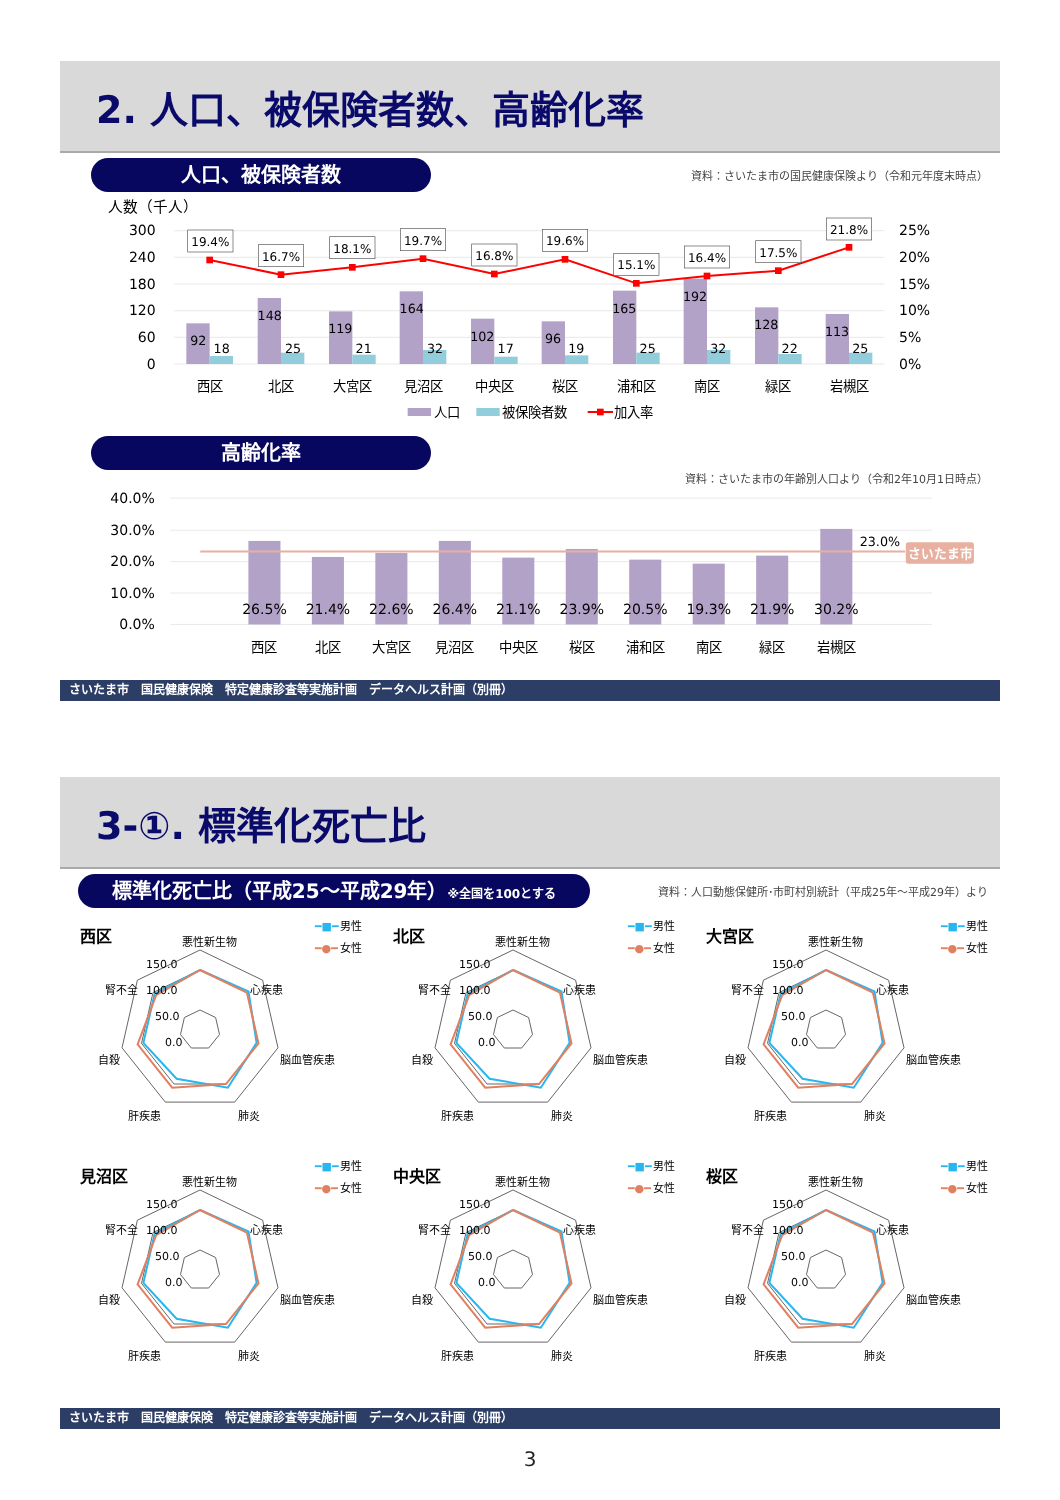2. 人口、被保険者数、高齢化率
人口、被保険者数
資料：さいたま市の国民健康保険より（令和元年度末時点）
人数（千人）
300
240
180
120
60
0
25%
20%
15%
10%
5%
0%
92
18
148
25
119
21
164
32
102
17
96
19
165
25
192
32
128
22
113
25
19.4%
16.7%
18.1%
19.7%
16.8%
19.6%
15.1%
16.4%
17.5%
21.8%
西区
北区
大宮区
見沼区
中央区
桜区
浦和区
南区
緑区
岩槻区
人口
被保険者数
加入率
高齢化率
資料：さいたま市の年齢別人口より（令和2年10月1日時点）
40.0%
30.0%
20.0%
10.0%
0.0%
23.0%
さいたま市
26.5%
21.4%
22.6%
26.4%
21.1%
23.9%
20.5%
19.3%
21.9%
30.2%
西区
北区
大宮区
見沼区
中央区
桜区
浦和区
南区
緑区
岩槻区
さいたま市　国民健康保険　特定健康診査等実施計画　データヘルス計画（別冊）
3-①. 標準化死亡比
標準化死亡比（平成25～平成29年）※全国を100とする
資料：人口動態保健所･市町村別統計（平成25年～平成29年）より
西区
悪性新生物
150.0
100.0
50.0
0.0
腎不全
心疾患
自殺
脳血管疾患
肝疾患
肺炎
━■━
男性
━●━
女性
北区
悪性新生物
150.0
100.0
50.0
0.0
腎不全
心疾患
自殺
脳血管疾患
肝疾患
肺炎
━■━
男性
━●━
女性
大宮区
悪性新生物
150.0
100.0
50.0
0.0
腎不全
心疾患
自殺
脳血管疾患
肝疾患
肺炎
━■━
男性
━●━
女性
見沼区
悪性新生物
150.0
100.0
50.0
0.0
腎不全
心疾患
自殺
脳血管疾患
肝疾患
肺炎
━■━
男性
━●━
女性
中央区
悪性新生物
150.0
100.0
50.0
0.0
腎不全
心疾患
自殺
脳血管疾患
肝疾患
肺炎
━■━
男性
━●━
女性
桜区
悪性新生物
150.0
100.0
50.0
0.0
腎不全
心疾患
自殺
脳血管疾患
肝疾患
肺炎
━■━
男性
━●━
女性
さいたま市　国民健康保険　特定健康診査等実施計画　データヘルス計画（別冊）
3